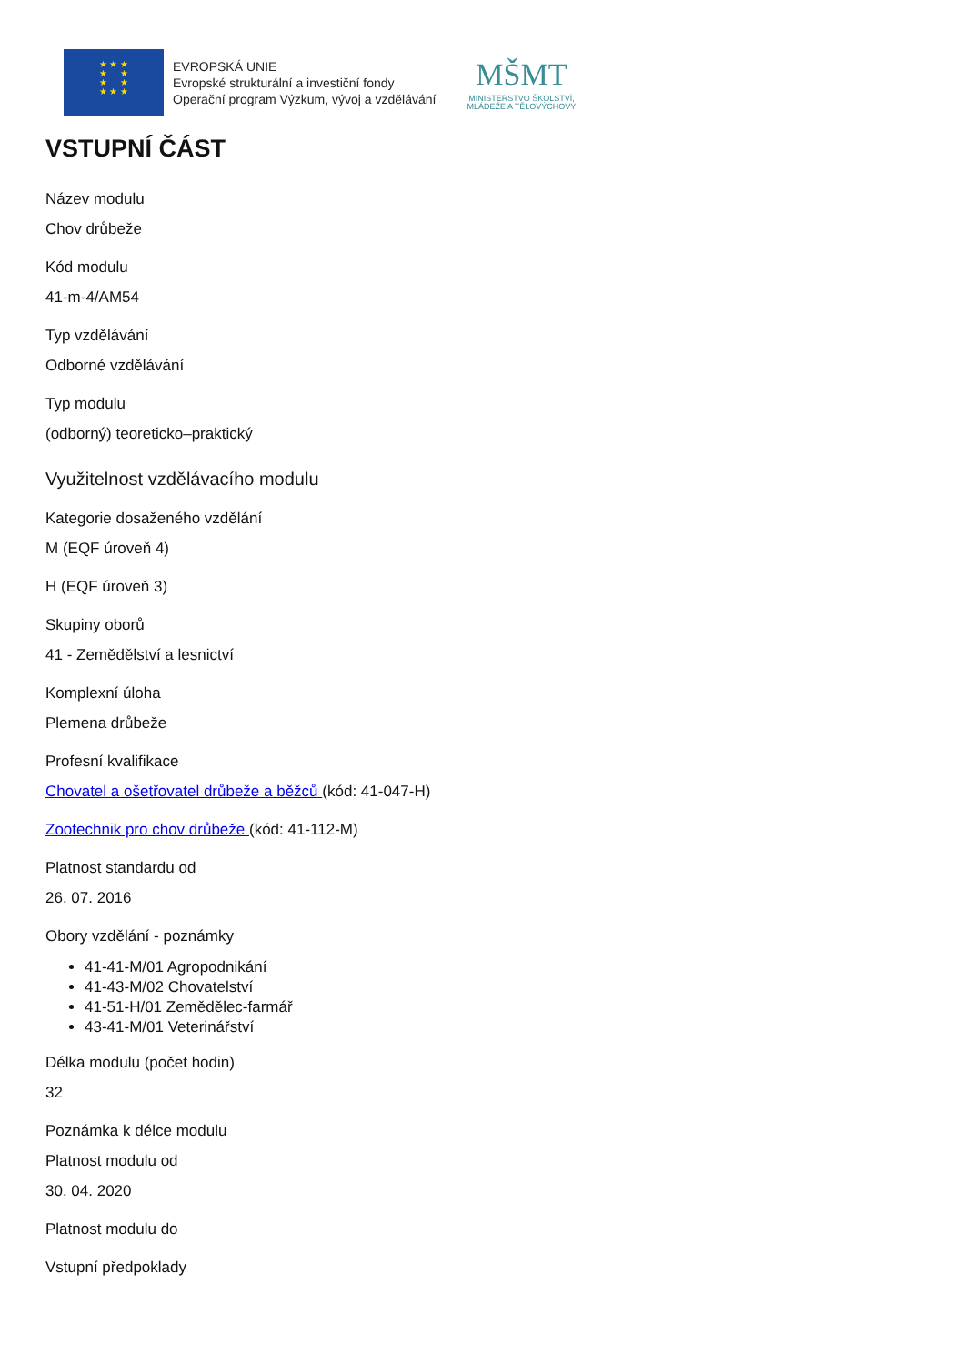★ ★ ★
★ ★
★ ★
★ ★ ★
EVROPSKÁ UNIE
Evropské strukturální a investiční fondy
Operační program Výzkum, vývoj a vzdělávání
MŠMT
MINISTERSTVO ŠKOLSTVÍ,
MLÁDEŽE A TĚLOVÝCHOVY
VSTUPNÍ ČÁST
Název modulu
Chov drůbeže
Kód modulu
41-m-4/AM54
Typ vzdělávání
Odborné vzdělávání
Typ modulu
(odborný) teoreticko–praktický
Využitelnost vzdělávacího modulu
Kategorie dosaženého vzdělání
M (EQF úroveň 4)
H (EQF úroveň 3)
Skupiny oborů
41 - Zemědělství a lesnictví
Komplexní úloha
Plemena drůbeže
Profesní kvalifikace
Chovatel a ošetřovatel drůbeže a běžců (kód: 41-047-H)
Zootechnik pro chov drůbeže (kód: 41-112-M)
Platnost standardu od
26. 07. 2016
Obory vzdělání - poznámky
41-41-M/01 Agropodnikání
41-43-M/02 Chovatelství
41-51-H/01 Zemědělec-farmář
43-41-M/01 Veterinářství
Délka modulu (počet hodin)
32
Poznámka k délce modulu
Platnost modulu od
30. 04. 2020
Platnost modulu do
Vstupní předpoklady